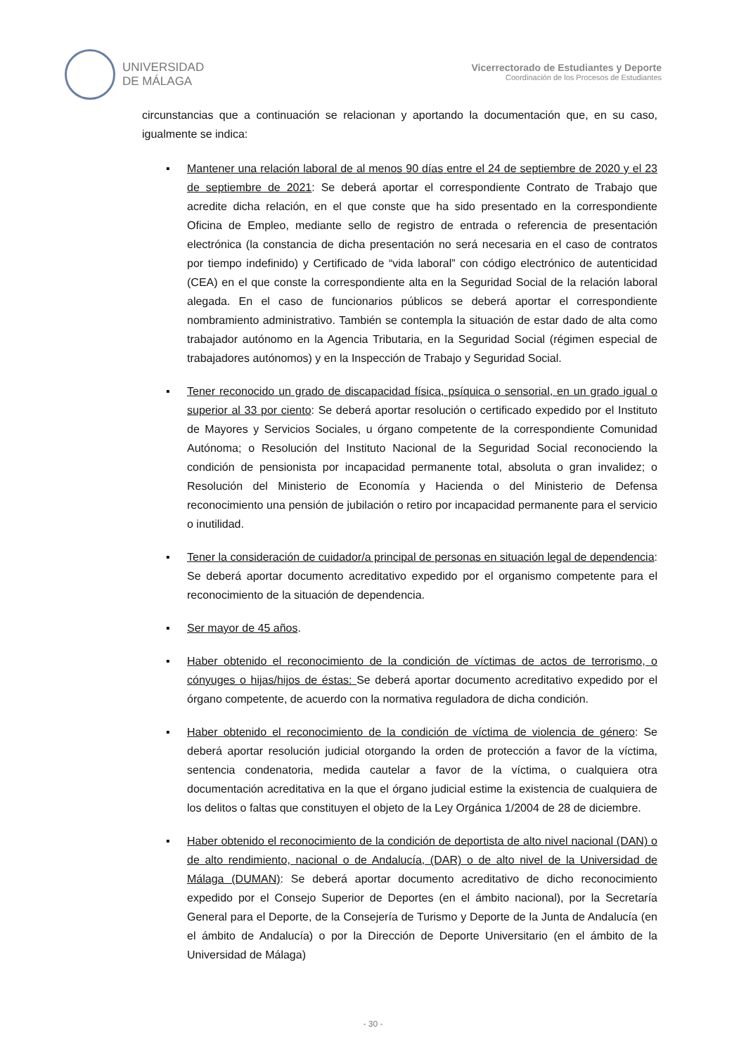UNIVERSIDAD
DE MÁLAGA
Vicerrectorado de Estudiantes y Deporte
Coordinación de los Procesos de Estudiantes
circunstancias que a continuación se relacionan y aportando la documentación que, en su caso, igualmente se indica:
▪ Mantener una relación laboral de al menos 90 días entre el 24 de septiembre de 2020 y el 23 de septiembre de 2021: Se deberá aportar el correspondiente Contrato de Trabajo que acredite dicha relación, en el que conste que ha sido presentado en la correspondiente Oficina de Empleo, mediante sello de registro de entrada o referencia de presentación electrónica (la constancia de dicha presentación no será necesaria en el caso de contratos por tiempo indefinido) y Certificado de “vida laboral” con código electrónico de autenticidad (CEA) en el que conste la correspondiente alta en la Seguridad Social de la relación laboral alegada. En el caso de funcionarios públicos se deberá aportar el correspondiente nombramiento administrativo. También se contempla la situación de estar dado de alta como trabajador autónomo en la Agencia Tributaria, en la Seguridad Social (régimen especial de trabajadores autónomos) y en la Inspección de Trabajo y Seguridad Social.
▪ Tener reconocido un grado de discapacidad física, psíquica o sensorial, en un grado igual o superior al 33 por ciento: Se deberá aportar resolución o certificado expedido por el Instituto de Mayores y Servicios Sociales, u órgano competente de la correspondiente Comunidad Autónoma; o Resolución del Instituto Nacional de la Seguridad Social reconociendo la condición de pensionista por incapacidad permanente total, absoluta o gran invalidez; o Resolución del Ministerio de Economía y Hacienda o del Ministerio de Defensa reconocimiento una pensión de jubilación o retiro por incapacidad permanente para el servicio o inutilidad.
▪ Tener la consideración de cuidador/a principal de personas en situación legal de dependencia: Se deberá aportar documento acreditativo expedido por el organismo competente para el reconocimiento de la situación de dependencia.
▪ Ser mayor de 45 años.
▪ Haber obtenido el reconocimiento de la condición de víctimas de actos de terrorismo, o cónyuges o hijas/hijos de éstas: Se deberá aportar documento acreditativo expedido por el órgano competente, de acuerdo con la normativa reguladora de dicha condición.
▪ Haber obtenido el reconocimiento de la condición de víctima de violencia de género: Se deberá aportar resolución judicial otorgando la orden de protección a favor de la víctima, sentencia condenatoria, medida cautelar a favor de la víctima, o cualquiera otra documentación acreditativa en la que el órgano judicial estime la existencia de cualquiera de los delitos o faltas que constituyen el objeto de la Ley Orgánica 1/2004 de 28 de diciembre.
▪ Haber obtenido el reconocimiento de la condición de deportista de alto nivel nacional (DAN) o de alto rendimiento, nacional o de Andalucía, (DAR) o de alto nivel de la Universidad de Málaga (DUMAN): Se deberá aportar documento acreditativo de dicho reconocimiento expedido por el Consejo Superior de Deportes (en el ámbito nacional), por la Secretaría General para el Deporte, de la Consejería de Turismo y Deporte de la Junta de Andalucía (en el ámbito de Andalucía) o por la Dirección de Deporte Universitario (en el ámbito de la Universidad de Málaga)
- 30 -